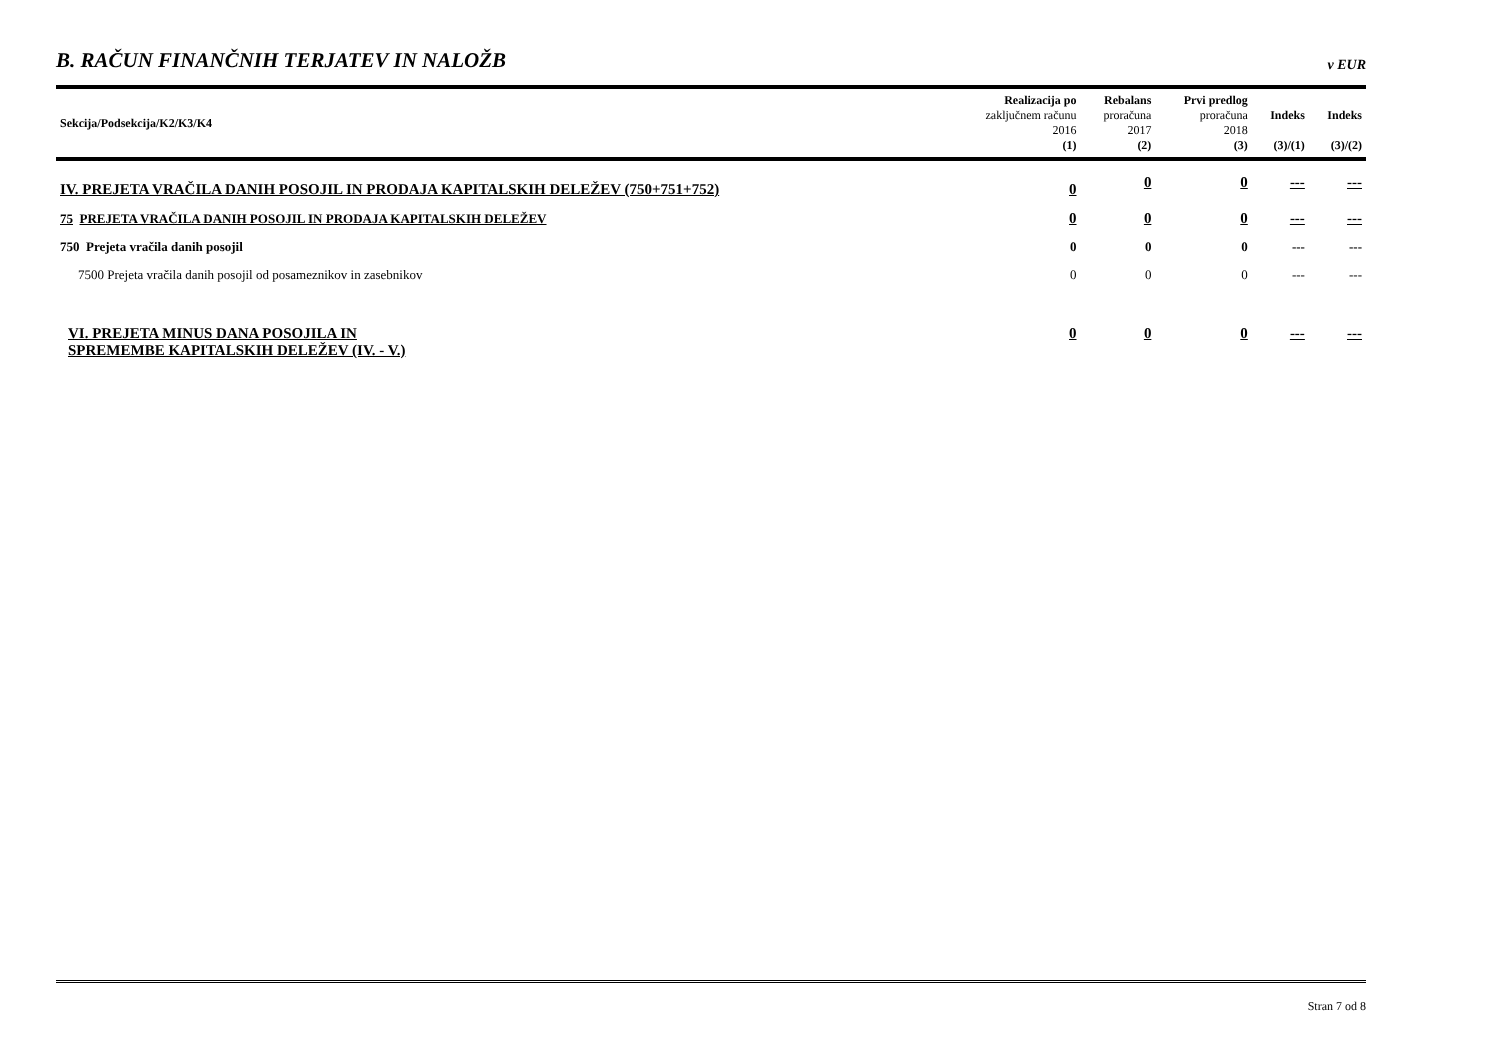B. RAČUN FINANČNIH TERJATEV IN NALOŽB
v EUR
| Sekcija/Podsekcija/K2/K3/K4 | Realizacija po zaključnem računu 2016 (1) | Rebalans proračuna 2017 (2) | Prvi predlog proračuna 2018 (3) | Indeks (3)/(1) | Indeks (3)/(2) |
| --- | --- | --- | --- | --- | --- |
| IV. PREJETA VRAČILA DANIH POSOJIL IN PRODAJA KAPITALSKIH DELEŽEV (750+751+752) | 0 | 0 | 0 | --- | --- |
| 75 PREJETA VRAČILA DANIH POSOJIL IN PRODAJA KAPITALSKIH DELEŽEV | 0 | 0 | 0 | --- | --- |
| 750 Prejeta vračila danih posojil | 0 | 0 | 0 | --- | --- |
| 7500 Prejeta vračila danih posojil od posameznikov in zasebnikov | 0 | 0 | 0 | --- | --- |
| VI. PREJETA MINUS DANA POSOJILA IN SPREMEMBE KAPITALSKIH DELEŽEV (IV. - V.) | 0 | 0 | 0 | --- | --- |
Stran 7 od 8